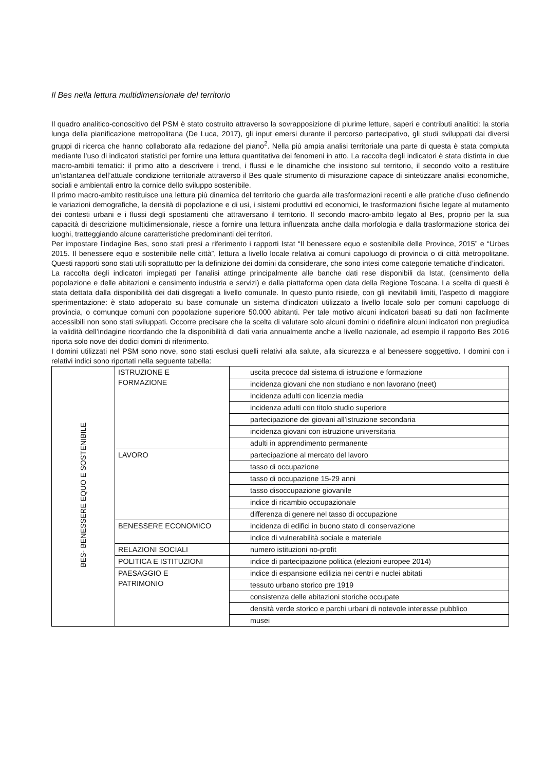Il Bes nella lettura multidimensionale del territorio
Il quadro analitico-conoscitivo del PSM è stato costruito attraverso la sovrapposizione di plurime letture, saperi e contributi analitici: la storia lunga della pianificazione metropolitana (De Luca, 2017), gli input emersi durante il percorso partecipativo, gli studi sviluppati dai diversi gruppi di ricerca che hanno collaborato alla redazione del piano<sup>2</sup>. Nella più ampia analisi territoriale una parte di questa è stata compiuta mediante l’uso di indicatori statistici per fornire una lettura quantitativa dei fenomeni in atto. La raccolta degli indicatori è stata distinta in due macro-ambiti tematici: il primo atto a descrivere i trend, i flussi e le dinamiche che insistono sul territorio, il secondo volto a restituire un’istantanea dell’attuale condizione territoriale attraverso il Bes quale strumento di misurazione capace di sintetizzare analisi economiche, sociali e ambientali entro la cornice dello sviluppo sostenibile.
Il primo macro-ambito restituisce una lettura più dinamica del territorio che guarda alle trasformazioni recenti e alle pratiche d’uso definendo le variazioni demografiche, la densità di popolazione e di usi, i sistemi produttivi ed economici, le trasformazioni fisiche legate al mutamento dei contesti urbani e i flussi degli spostamenti che attraversano il territorio. Il secondo macro-ambito legato al Bes, proprio per la sua capacità di descrizione multidimensionale, riesce a fornire una lettura influenzata anche dalla morfologia e dalla trasformazione storica dei luoghi, tratteggiando alcune caratteristiche predominanti dei territori.
Per impostare l’indagine Bes, sono stati presi a riferimento i rapporti Istat “Il benessere equo e sostenibile delle Province, 2015” e “Urbes 2015. Il benessere equo e sostenibile nelle città”, lettura a livello locale relativa ai comuni capoluogo di provincia o di città metropolitane. Questi rapporti sono stati utili soprattutto per la definizione dei domini da considerare, che sono intesi come categorie tematiche d’indicatori.
La raccolta degli indicatori impiegati per l’analisi attinge principalmente alle banche dati rese disponibili da Istat, (censimento della popolazione e delle abitazioni e censimento industria e servizi) e dalla piattaforma open data della Regione Toscana. La scelta di questi è stata dettata dalla disponibilità dei dati disgregati a livello comunale. In questo punto risiede, con gli inevitabili limiti, l’aspetto di maggiore sperimentazione: è stato adoperato su base comunale un sistema d’indicatori utilizzato a livello locale solo per comuni capoluogo di provincia, o comunque comuni con popolazione superiore 50.000 abitanti. Per tale motivo alcuni indicatori basati su dati non facilmente accessibili non sono stati sviluppati. Occorre precisare che la scelta di valutare solo alcuni domini o ridefinire alcuni indicatori non pregiudica la validità dell’indagine ricordando che la disponibilità di dati varia annualmente anche a livello nazionale, ad esempio il rapporto Bes 2016 riporta solo nove dei dodici domini di riferimento.
I domini utilizzati nel PSM sono nove, sono stati esclusi quelli relativi alla salute, alla sicurezza e al benessere soggettivo. I domini con i relativi indici sono riportati nella seguente tabella:
| BES- BENESSERE EQUO E SOSTENIBILE | ISTRUZIONE E FORMAZIONE | uscita precoce dal sistema di istruzione e formazione |
| | | incidenza giovani che non studiano e non lavorano (neet) |
| | | incidenza adulti con licenzia media |
| | | incidenza adulti con titolo studio superiore |
| | | partecipazione dei giovani all’istruzione secondaria |
| | | incidenza giovani con istruzione universitaria |
| | | adulti in apprendimento permanente |
| | LAVORO | partecipazione al mercato del lavoro |
| | | tasso di occupazione |
| | | tasso di occupazione 15-29 anni |
| | | tasso disoccupazione giovanile |
| | | indice di ricambio occupazionale |
| | | differenza di genere nel tasso di occupazione |
| | BENESSERE ECONOMICO | incidenza di edifici in buono stato di conservazione |
| | | indice di vulnerabilità sociale e materiale |
| | RELAZIONI SOCIALI | numero istituzioni no-profit |
| | POLITICA E ISTITUZIONI | indice di partecipazione politica (elezioni europee 2014) |
| | PAESAGGIO E PATRIMONIO | indice di espansione edilizia nei centri e nuclei abitati |
| | | tessuto urbano storico pre 1919 |
| | | consistenza delle abitazioni storiche occupate |
| | | densità verde storico e parchi urbani di notevole interesse pubblico |
| | | musei |